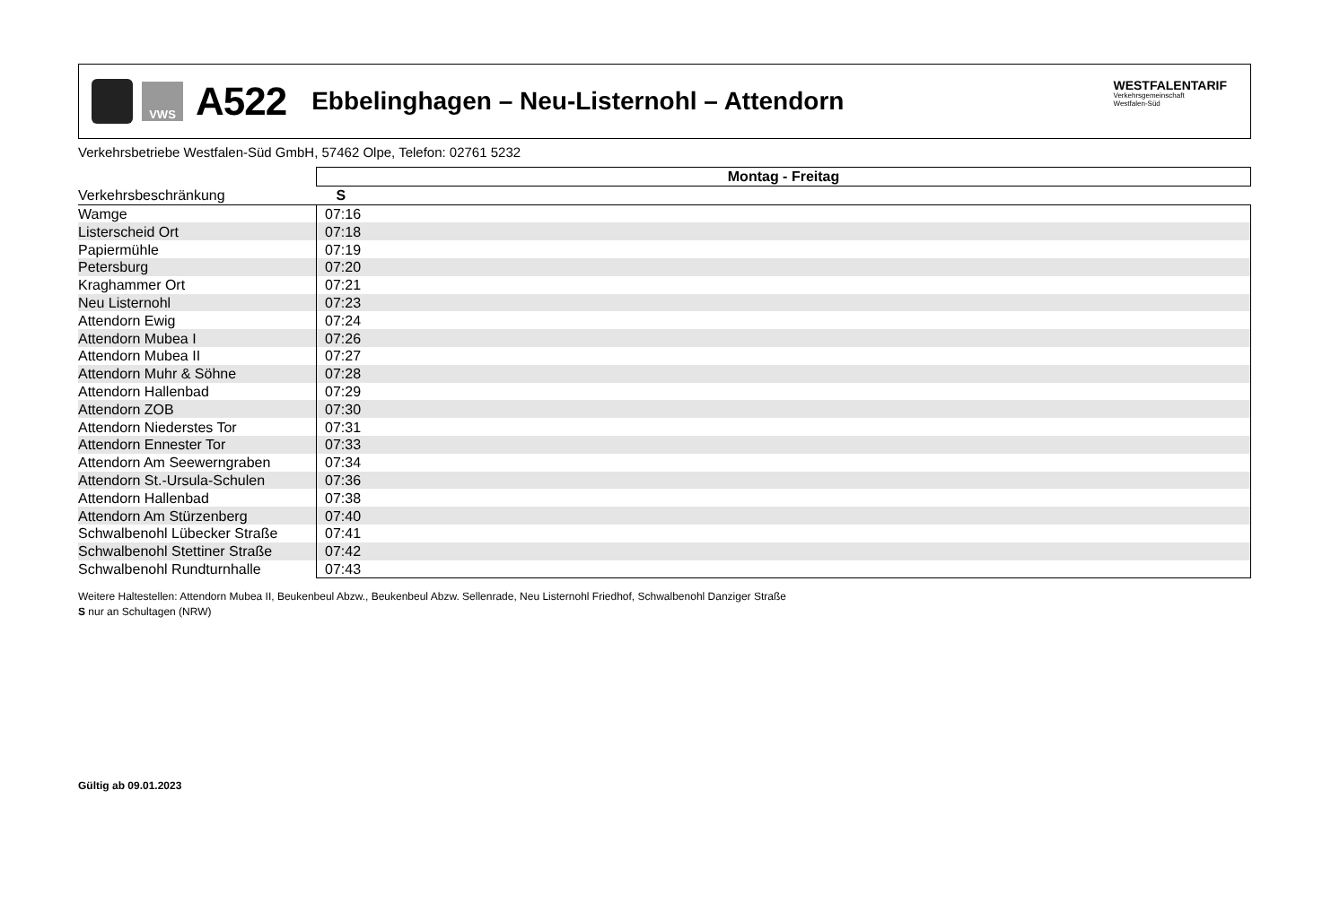VWS
A522
Ebbelinghagen – Neu-Listernohl – Attendorn
WESTFALENTARIF
Verkehrsgemeinschaft
Westfalen-Süd
Verkehrsbetriebe Westfalen-Süd GmbH, 57462 Olpe, Telefon: 02761 5232
| | Montag - Freitag |
| --- | --- |
| Verkehrsbeschränkung | S |
| Wamge | 07:16 |
| Listerscheid Ort | 07:18 |
| Papiermühle | 07:19 |
| Petersburg | 07:20 |
| Kraghammer Ort | 07:21 |
| Neu Listernohl | 07:23 |
| Attendorn Ewig | 07:24 |
| Attendorn Mubea I | 07:26 |
| Attendorn Mubea II | 07:27 |
| Attendorn Muhr & Söhne | 07:28 |
| Attendorn Hallenbad | 07:29 |
| Attendorn ZOB | 07:30 |
| Attendorn Niederstes Tor | 07:31 |
| Attendorn Ennester Tor | 07:33 |
| Attendorn Am Seewerngraben | 07:34 |
| Attendorn St.-Ursula-Schulen | 07:36 |
| Attendorn Hallenbad | 07:38 |
| Attendorn Am Stürzenberg | 07:40 |
| Schwalbenohl Lübecker Straße | 07:41 |
| Schwalbenohl Stettiner Straße | 07:42 |
| Schwalbenohl Rundturnhalle | 07:43 |
Weitere Haltestellen: Attendorn Mubea II, Beukenbeul Abzw., Beukenbeul Abzw. Sellenrade, Neu Listernohl Friedhof, Schwalbenohl Danziger Straße
S nur an Schultagen (NRW)
Gültig ab 09.01.2023